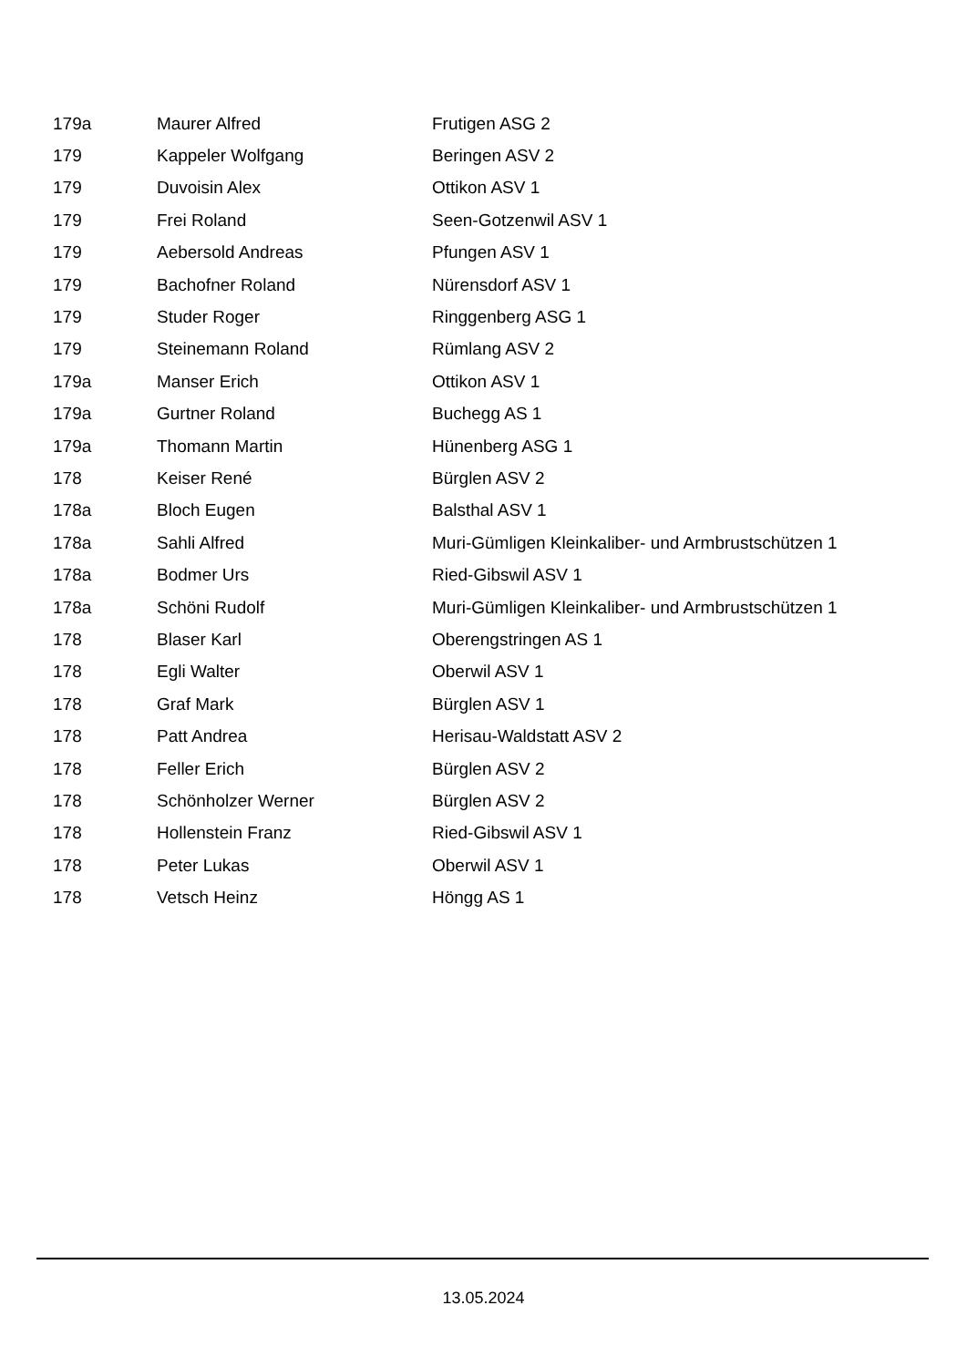| 179a | Maurer Alfred | Frutigen ASG 2 |
| 179 | Kappeler Wolfgang | Beringen ASV 2 |
| 179 | Duvoisin Alex | Ottikon ASV 1 |
| 179 | Frei Roland | Seen-Gotzenwil ASV 1 |
| 179 | Aebersold Andreas | Pfungen ASV 1 |
| 179 | Bachofner Roland | Nürensdorf ASV 1 |
| 179 | Studer Roger | Ringgenberg ASG 1 |
| 179 | Steinemann Roland | Rümlang ASV 2 |
| 179a | Manser Erich | Ottikon ASV 1 |
| 179a | Gurtner Roland | Buchegg AS 1 |
| 179a | Thomann Martin | Hünenberg ASG 1 |
| 178 | Keiser René | Bürglen ASV 2 |
| 178a | Bloch Eugen | Balsthal ASV 1 |
| 178a | Sahli Alfred | Muri-Gümligen Kleinkaliber- und Armbrustschützen 1 |
| 178a | Bodmer Urs | Ried-Gibswil ASV 1 |
| 178a | Schöni Rudolf | Muri-Gümligen Kleinkaliber- und Armbrustschützen 1 |
| 178 | Blaser Karl | Oberengstringen AS 1 |
| 178 | Egli Walter | Oberwil ASV 1 |
| 178 | Graf Mark | Bürglen ASV 1 |
| 178 | Patt Andrea | Herisau-Waldstatt ASV 2 |
| 178 | Feller Erich | Bürglen ASV 2 |
| 178 | Schönholzer Werner | Bürglen ASV 2 |
| 178 | Hollenstein Franz | Ried-Gibswil ASV 1 |
| 178 | Peter Lukas | Oberwil ASV 1 |
| 178 | Vetsch Heinz | Höngg AS 1 |
13.05.2024